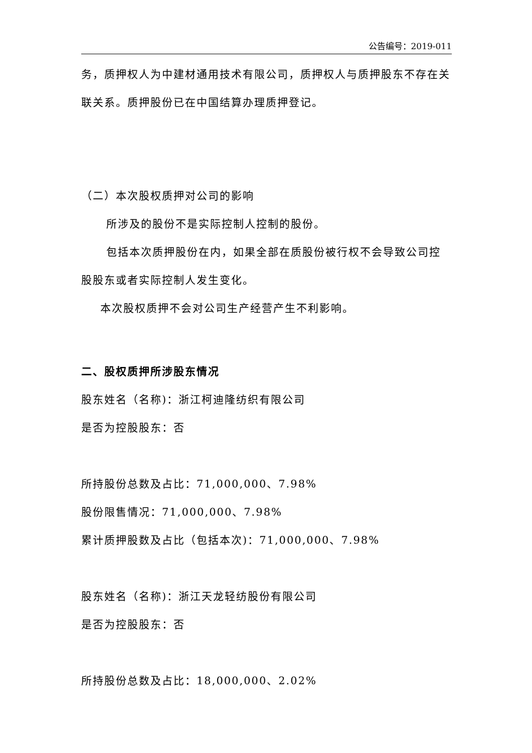公告编号：2019-011
务，质押权人为中建材通用技术有限公司，质押权人与质押股东不存在关联关系。质押股份已在中国结算办理质押登记。
（二）本次股权质押对公司的影响
所涉及的股份不是实际控制人控制的股份。
包括本次质押股份在内，如果全部在质股份被行权不会导致公司控股股东或者实际控制人发生变化。
本次股权质押不会对公司生产经营产生不利影响。
二、股权质押所涉股东情况
股东姓名（名称)：浙江柯迪隆纺织有限公司
是否为控股股东：否
所持股份总数及占比：71,000,000、7.98%
股份限售情况：71,000,000、7.98%
累计质押股数及占比（包括本次)：71,000,000、7.98%
股东姓名（名称)：浙江天龙轻纺股份有限公司
是否为控股股东：否
所持股份总数及占比：18,000,000、2.02%